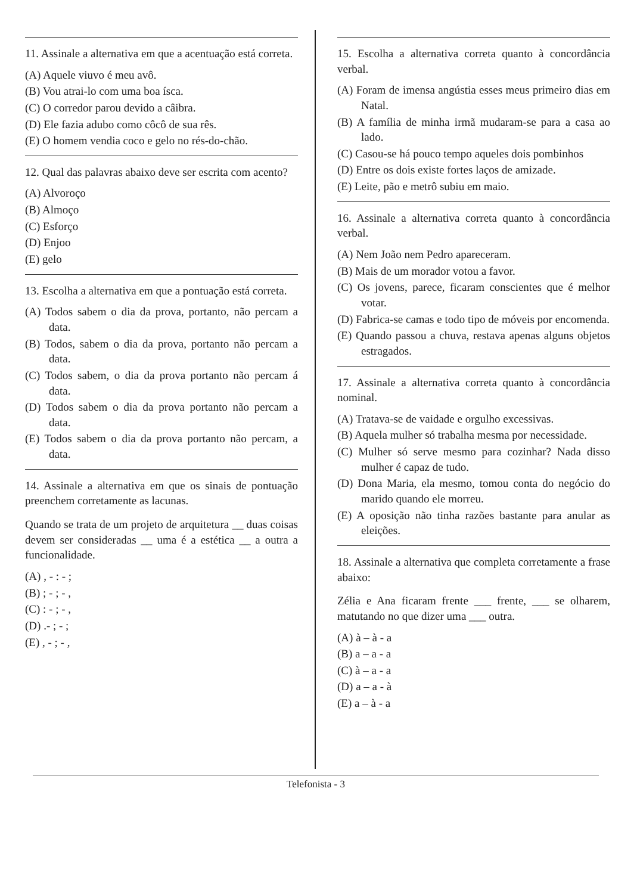11. Assinale a alternativa em que a acentuação está correta.
(A) Aquele viuvo é meu avô.
(B) Vou atrai-lo com uma boa ísca.
(C) O corredor parou devido a câibra.
(D) Ele fazia adubo como côcô de sua rês.
(E) O homem vendia coco e gelo no rés-do-chão.
12. Qual das palavras abaixo deve ser escrita com acento?
(A) Alvoroço
(B) Almoço
(C) Esforço
(D) Enjoo
(E) gelo
13. Escolha a alternativa em que a pontuação está correta.
(A) Todos sabem o dia da prova, portanto, não percam a data.
(B) Todos, sabem o dia da prova, portanto não percam a data.
(C) Todos sabem, o dia da prova portanto não percam á data.
(D) Todos sabem o dia da prova portanto não percam a data.
(E) Todos sabem o dia da prova portanto não percam, a data.
14. Assinale a alternativa em que os sinais de pontuação preenchem corretamente as lacunas.
Quando se trata de um projeto de arquitetura __ duas coisas devem ser consideradas __ uma é a estética __ a outra a funcionalidade.
(A) , - : - ;
(B) ; - ; - ,
(C) : - ; - ,
(D) .- ; - ;
(E) , - ; - ,
15. Escolha a alternativa correta quanto à concordância verbal.
(A) Foram de imensa angústia esses meus primeiro dias em Natal.
(B) A família de minha irmã mudaram-se para a casa ao lado.
(C) Casou-se há pouco tempo aqueles dois pombinhos
(D) Entre os dois existe fortes laços de amizade.
(E) Leite, pão e metrô subiu em maio.
16. Assinale a alternativa correta quanto à concordância verbal.
(A) Nem João nem Pedro apareceram.
(B) Mais de um morador votou a favor.
(C) Os jovens, parece, ficaram conscientes que é melhor votar.
(D) Fabrica-se camas e todo tipo de móveis por encomenda.
(E) Quando passou a chuva, restava apenas alguns objetos estragados.
17. Assinale a alternativa correta quanto à concordância nominal.
(A) Tratava-se de vaidade e orgulho excessivas.
(B) Aquela mulher só trabalha mesma por necessidade.
(C) Mulher só serve mesmo para cozinhar? Nada disso mulher é capaz de tudo.
(D) Dona Maria, ela mesmo, tomou conta do negócio do marido quando ele morreu.
(E) A oposição não tinha razões bastante para anular as eleições.
18. Assinale a alternativa que completa corretamente a frase abaixo:
Zélia e Ana ficaram frente ___ frente, ___ se olharem, matutando no que dizer uma ___ outra.
(A) à – à - a
(B) a – a - a
(C) à – a - a
(D) a – a - à
(E) a – à - a
Telefonista - 3